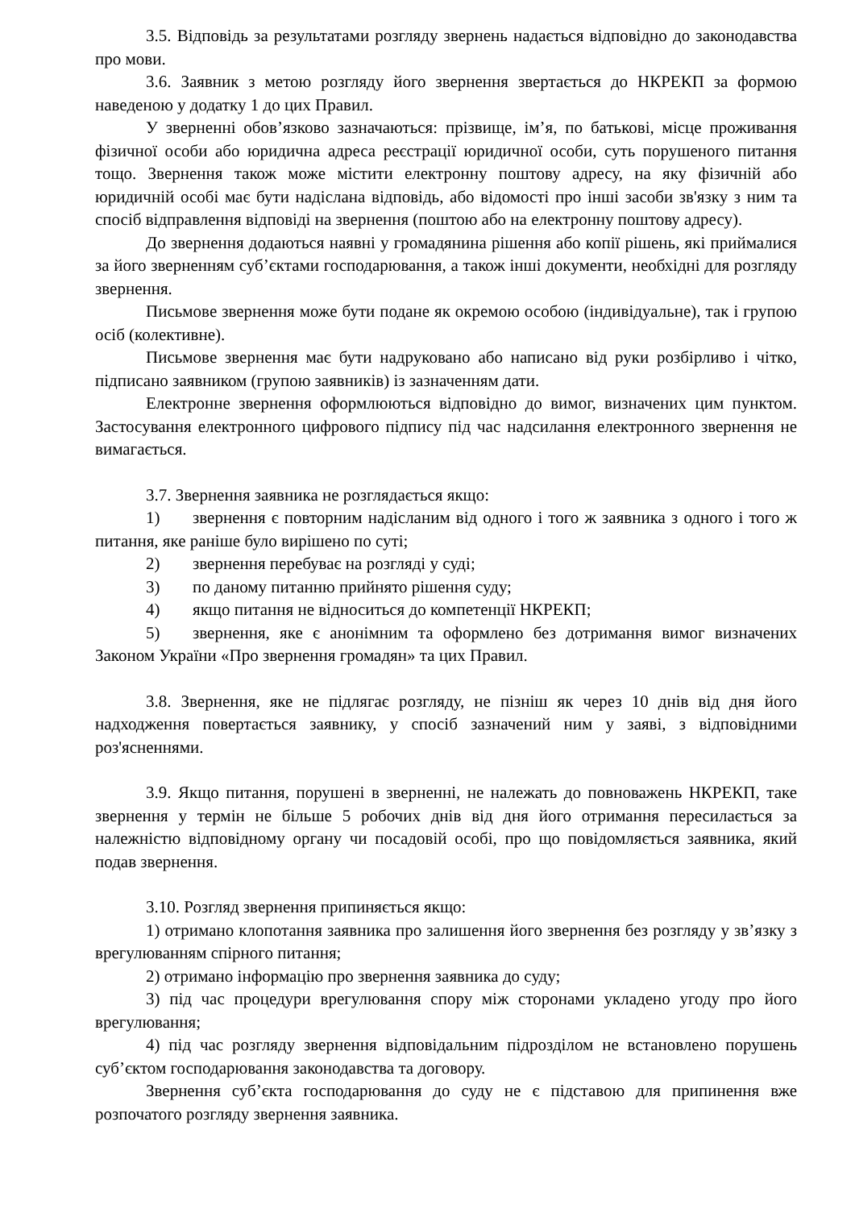3.5. Відповідь за результатами розгляду звернень надається відповідно до законодавства про мови.
3.6. Заявник з метою розгляду його звернення звертається до НКРЕКП за формою наведеною у додатку 1 до цих Правил.
У зверненні обов’язково зазначаються: прізвище, ім’я, по батькові, місце проживання фізичної особи або юридична адреса реєстрації юридичної особи, суть порушеного питання тощо. Звернення також може містити електронну поштову адресу, на яку фізичній або юридичній особі має бути надіслана відповідь, або відомості про інші засоби зв'язку з ним та спосіб відправлення відповіді на звернення (поштою або на електронну поштову адресу).
До звернення додаються наявні у громадянина рішення або копії рішень, які приймалися за його зверненням суб’єктами господарювання, а також інші документи, необхідні для розгляду звернення.
Письмове звернення може бути подане як окремою особою (індивідуальне), так і групою осіб (колективне).
Письмове звернення має бути надруковано або написано від руки розбірливо і чітко, підписано заявником (групою заявників) із зазначенням дати.
Електронне звернення оформлюються відповідно до вимог, визначених цим пунктом. Застосування електронного цифрового підпису під час надсилання електронного звернення не вимагається.
3.7. Звернення заявника не розглядається якщо:
1) звернення є повторним надісланим від одного і того ж заявника з одного і того ж питання, яке раніше було вирішено по суті;
2) звернення перебуває на розгляді у суді;
3) по даному питанню прийнято рішення суду;
4) якщо питання не відноситься до компетенції НКРЕКП;
5) звернення, яке є анонімним та оформлено без дотримання вимог визначених Законом України «Про звернення громадян» та цих Правил.
3.8. Звернення, яке не підлягає розгляду, не пізніш як через 10 днів від дня його надходження повертається заявнику, у спосіб зазначений ним у заяві, з відповідними роз'ясненнями.
3.9. Якщо питання, порушені в зверненні, не належать до повноважень НКРЕКП, таке звернення у термін не більше 5 робочих днів від дня його отримання пересилається за належністю відповідному органу чи посадовій особі, про що повідомляється заявника, який подав звернення.
3.10. Розгляд звернення припиняється якщо:
1) отримано клопотання заявника про залишення його звернення без розгляду у зв’язку з врегулюванням спірного питання;
2) отримано інформацію про звернення заявника до суду;
3) під час процедури врегулювання спору між сторонами укладено угоду про його врегулювання;
4) під час розгляду звернення відповідальним підрозділом не встановлено порушень суб’єктом господарювання законодавства та договору.
Звернення суб’єкта господарювання до суду не є підставою для припинення вже розпочатого розгляду звернення заявника.